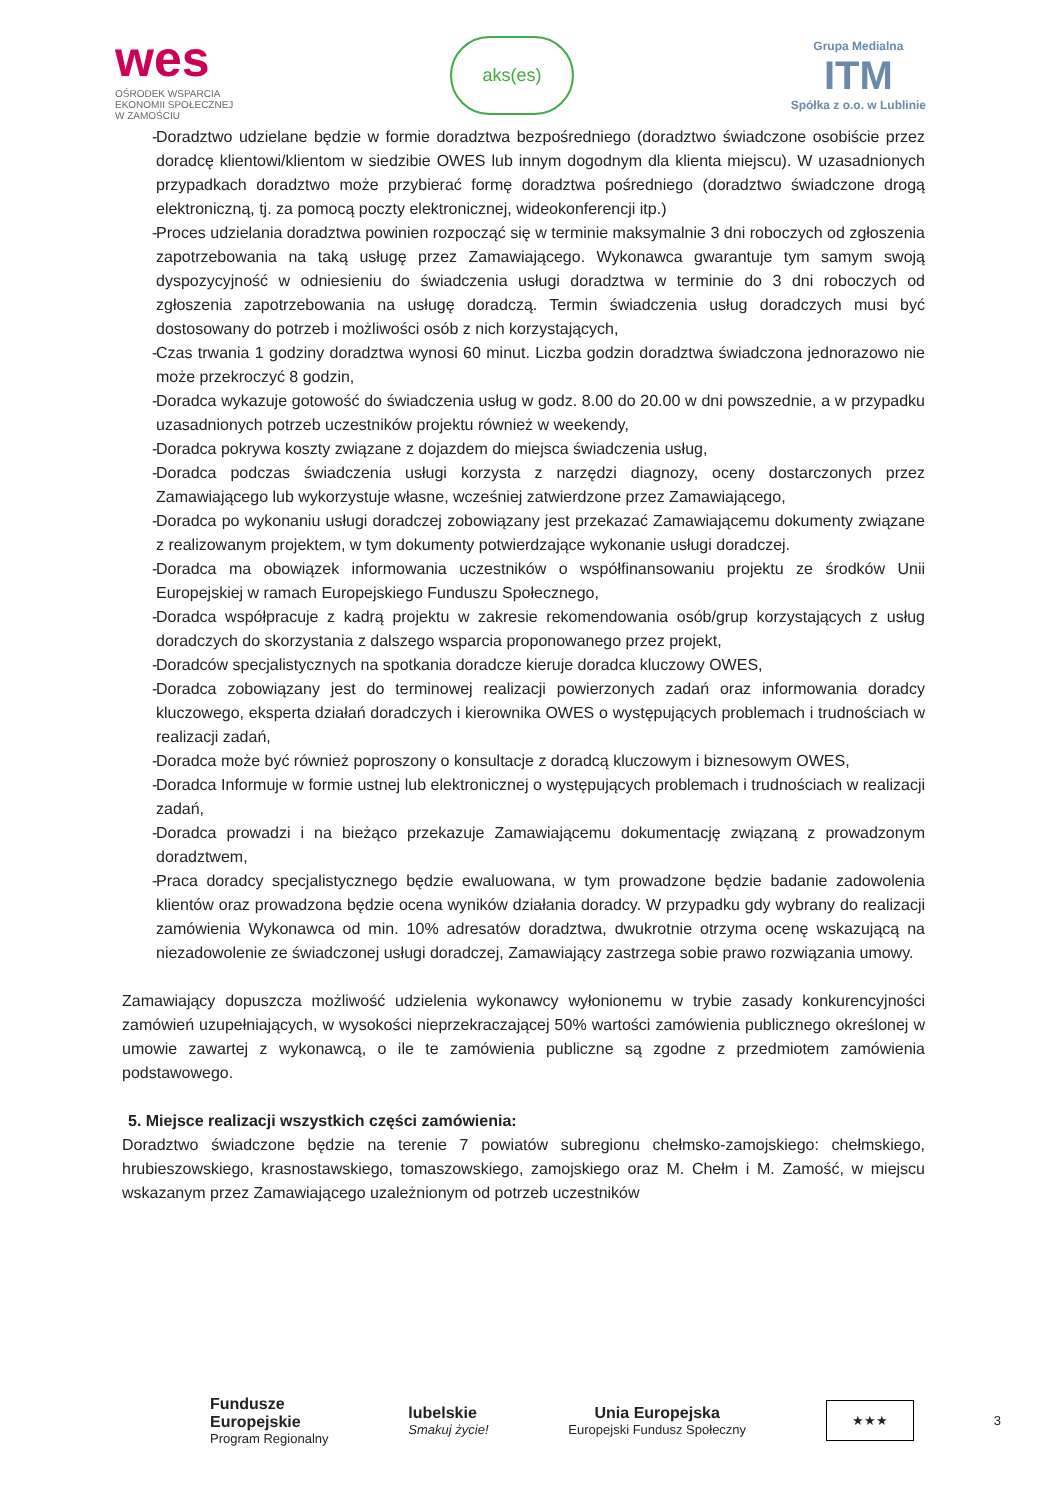wes
OŚRODEK WSPARCIA
EKONOMII SPOŁECZNEJ
W ZAMOŚCIU
aks(es)
Grupa Medialna
ITM
Spółka z o.o. w Lublinie
- Doradztwo udzielane będzie w formie doradztwa bezpośredniego (doradztwo świadczone osobiście przez doradcę klientowi/klientom w siedzibie OWES lub innym dogodnym dla klienta miejscu). W uzasadnionych przypadkach doradztwo może przybierać formę doradztwa pośredniego (doradztwo świadczone drogą elektroniczną, tj. za pomocą poczty elektronicznej, wideokonferencji itp.)
- Proces udzielania doradztwa powinien rozpocząć się w terminie maksymalnie 3 dni roboczych od zgłoszenia zapotrzebowania na taką usługę przez Zamawiającego. Wykonawca gwarantuje tym samym swoją dyspozycyjność w odniesieniu do świadczenia usługi doradztwa w terminie do 3 dni roboczych od zgłoszenia zapotrzebowania na usługę doradczą. Termin świadczenia usług doradczych musi być dostosowany do potrzeb i możliwości osób z nich korzystających,
- Czas trwania 1 godziny doradztwa wynosi 60 minut. Liczba godzin doradztwa świadczona jednorazowo nie może przekroczyć 8 godzin,
- Doradca wykazuje gotowość do świadczenia usług w godz. 8.00 do 20.00 w dni powszednie, a w przypadku uzasadnionych potrzeb uczestników projektu również w weekendy,
- Doradca pokrywa koszty związane z dojazdem do miejsca świadczenia usług,
- Doradca podczas świadczenia usługi korzysta z narzędzi diagnozy, oceny dostarczonych przez Zamawiającego lub wykorzystuje własne, wcześniej zatwierdzone przez Zamawiającego,
- Doradca po wykonaniu usługi doradczej zobowiązany jest przekazać Zamawiającemu dokumenty związane z realizowanym projektem, w tym dokumenty potwierdzające wykonanie usługi doradczej.
- Doradca ma obowiązek informowania uczestników o współfinansowaniu projektu ze środków Unii Europejskiej w ramach Europejskiego Funduszu Społecznego,
- Doradca współpracuje z kadrą projektu w zakresie rekomendowania osób/grup korzystających z usług doradczych do skorzystania z dalszego wsparcia proponowanego przez projekt,
- Doradców specjalistycznych na spotkania doradcze kieruje doradca kluczowy OWES,
- Doradca zobowiązany jest do terminowej realizacji powierzonych zadań oraz informowania doradcy kluczowego, eksperta działań doradczych i kierownika OWES o występujących problemach i trudnościach w realizacji zadań,
- Doradca może być również poproszony o konsultacje z doradcą kluczowym i biznesowym OWES,
- Doradca Informuje w formie ustnej lub elektronicznej o występujących problemach i trudnościach w realizacji zadań,
- Doradca prowadzi i na bieżąco przekazuje Zamawiającemu dokumentację związaną z prowadzonym doradztwem,
- Praca doradcy specjalistycznego będzie ewaluowana, w tym prowadzone będzie badanie zadowolenia klientów oraz prowadzona będzie ocena wyników działania doradcy. W przypadku gdy wybrany do realizacji zamówienia Wykonawca od min. 10% adresatów doradztwa, dwukrotnie otrzyma ocenę wskazującą na niezadowolenie ze świadczonej usługi doradczej, Zamawiający zastrzega sobie prawo rozwiązania umowy.
Zamawiający dopuszcza możliwość udzielenia wykonawcy wyłonionemu w trybie zasady konkurencyjności zamówień uzupełniających, w wysokości nieprzekraczającej 50% wartości zamówienia publicznego określonej w umowie zawartej z wykonawcą, o ile te zamówienia publiczne są zgodne z przedmiotem zamówienia podstawowego.
5. Miejsce realizacji wszystkich części zamówienia:
Doradztwo świadczone będzie na terenie 7 powiatów subregionu chełmsko-zamojskiego: chełmskiego, hrubieszowskiego, krasnostawskiego, tomaszowskiego, zamojskiego oraz M. Chełm i M. Zamość, w miejscu wskazanym przez Zamawiającego uzależnionym od potrzeb uczestników
Fundusze
Europejskie
Program Regionalny
lubelskie
Smakuj życie!
Unia Europejska
Europejski Fundusz Społeczny
★★★
3